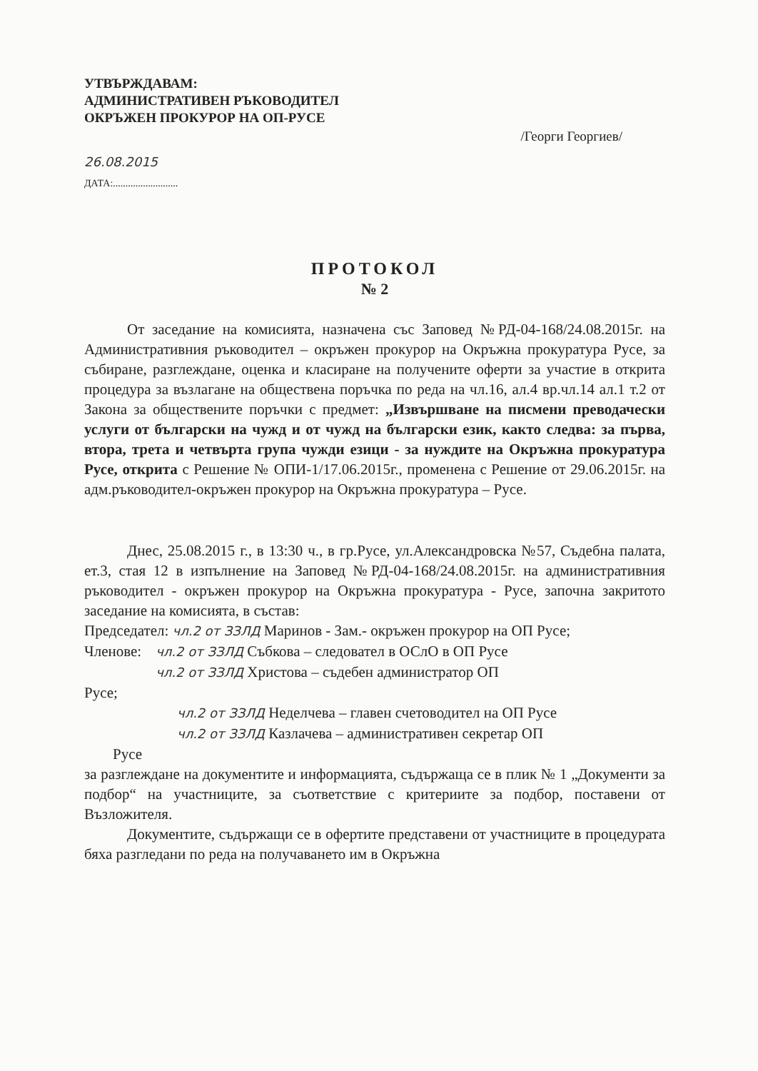УТВЪРЖДАВАМ:
АДМИНИСТРАТИВЕН РЪКОВОДИТЕЛ
ОКРЪЖЕН ПРОКУРОР НА ОП-РУСЕ
/Георги Георгиев/
26.08.2015
ДАТА:..........................
ПРОТОКОЛ
№ 2
От заседание на комисията, назначена със Заповед №РД-04-168/24.08.2015г. на Административния ръководител – окръжен прокурор на Окръжна прокуратура Русе, за събиране, разглеждане, оценка и класиране на получените оферти за участие в открита процедура за възлагане на обществена поръчка по реда на чл.16, ал.4 вр.чл.14 ал.1 т.2 от Закона за обществените поръчки с предмет: „Извършване на писмени преводачески услуги от български на чужд и от чужд на български език, както следва: за първа, втора, трета и четвърта група чужди езици - за нуждите на Окръжна прокуратура Русе, открита с Решение № ОПИ-1/17.06.2015г., променена с Решение от 29.06.2015г. на адм.ръководител-окръжен прокурор на Окръжна прокуратура – Русе.
Днес, 25.08.2015 г., в 13:30 ч., в гр.Русе, ул.Александровска №57, Съдебна палата, ет.3, стая 12 в изпълнение на Заповед №РД-04-168/24.08.2015г. на административния ръководител - окръжен прокурор на Окръжна прокуратура - Русе, започна закритото заседание на комисията, в състав:
Председател: чл.2 от ЗЗЛД Маринов - Зам.- окръжен прокурор на ОП Русе;
Членове: чл.2 от ЗЗЛД Събкова – следовател в ОСлО в ОП Русе
чл.2 от ЗЗЛД Христова – съдебен администратор ОП
Русе;
чл.2 от ЗЗЛД Неделчева – главен счетоводител на ОП Русе
чл.2 от ЗЗЛД Казлачева – административен секретар ОП
Русе
за разглеждане на документите и информацията, съдържаща се в плик № 1 „Документи за подбор“ на участниците, за съответствие с критериите за подбор, поставени от Възложителя.
Документите, съдържащи се в офертите представени от участниците в процедурата бяха разгледани по реда на получаването им в Окръжна